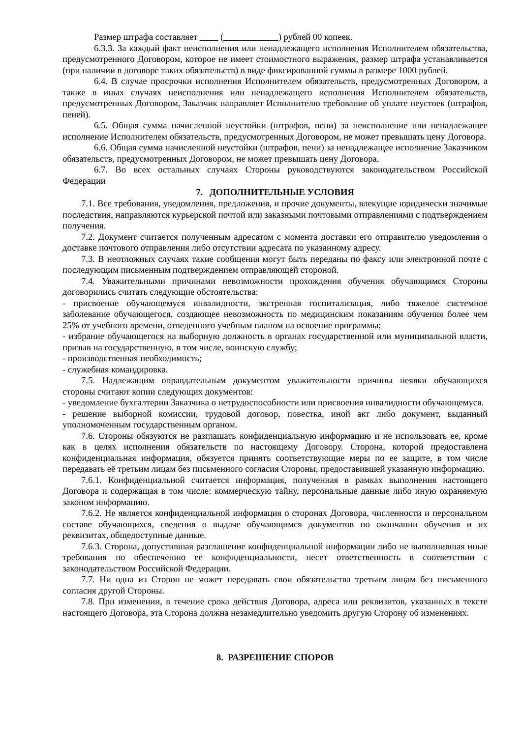Размер штрафа составляет ____ (____________) рублей 00 копеек.
6.3.3. За каждый факт неисполнения или ненадлежащего исполнения Исполнителем обязательства, предусмотренного Договором, которое не имеет стоимостного выражения, размер штрафа устанавливается (при наличии в договоре таких обязательств) в виде фиксированной суммы в размере 1000 рублей.
6.4. В случае просрочки исполнения Исполнителем обязательств, предусмотренных Договором, а также в иных случаях неисполнения или ненадлежащего исполнения Исполнителем обязательств, предусмотренных Договором, Заказчик направляет Исполнителю требование об уплате неустоек (штрафов, пеней).
6.5. Общая сумма начисленной неустойки (штрафов, пени) за неисполнение или ненадлежащее исполнение Исполнителем обязательств, предусмотренных Договором, не может превышать цену Договора.
6.6. Общая сумма начисленной неустойки (штрафов, пени) за ненадлежащее исполнение Заказчиком обязательств, предусмотренных Договором, не может превышать цену Договора.
6.7. Во всех остальных случаях Стороны руководствуются законодательством Российской Федерации
7. ДОПОЛНИТЕЛЬНЫЕ УСЛОВИЯ
7.1. Все требования, уведомления, предложения, и прочие документы, влекущие юридически значимые последствия, направляются курьерской почтой или заказными почтовыми отправлениями с подтверждением получения.
7.2. Документ считается полученным адресатом с момента доставки его отправителю уведомления о доставке почтового отправления либо отсутствии адресата по указанному адресу.
7.3. В неотложных случаях такие сообщения могут быть переданы по факсу или электронной почте с последующим письменным подтверждением отправляющей стороной.
7.4. Уважительными причинами невозможности прохождения обучения обучающимся Стороны договорились считать следующие обстоятельства:
- присвоение обучающемуся инвалидности, экстренная госпитализация, либо тяжелое системное заболевание обучающегося, создающее невозможность по медицинским показаниям обучения более чем 25% от учебного времени, отведенного учебным планом на освоение программы;
- избрание обучающегося на выборную должность в органах государственной или муниципальной власти, призыв на государственную, в том числе, воинскую службу;
- производственная необходимость;
- служебная командировка.
7.5. Надлежащим оправдательным документом уважительности причины неявки обучающихся стороны считают копии следующих документов:
- уведомление бухгалтерии Заказчика о нетрудоспособности или присвоения инвалидности обучающемуся.
- решение выборной комиссии, трудовой договор, повестка, иной акт либо документ, выданный уполномоченным государственным органом.
7.6. Стороны обязуются не разглашать конфиденциальную информацию и не использовать ее, кроме как в целях исполнения обязательств по настоящему Договору. Сторона, которой предоставлена конфиденциальная информация, обязуется принять соответствующие меры по ее защите, в том числе передавать её третьим лицам без письменного согласия Стороны, предоставившей указанную информацию.
7.6.1. Конфиденциальной считается информация, полученная в рамках выполнения настоящего Договора и содержащая в том числе: коммерческую тайну, персональные данные либо иную охраняемую законом информацию.
7.6.2. Не является конфиденциальной информация о сторонах Договора, численности и персональном составе обучающихся, сведения о выдаче обучающимся документов по окончании обучения и их реквизитах, общедоступные данные.
7.6.3. Сторона, допустившая разглашение конфиденциальной информации либо не выполнившая иные требования по обеспечению ее конфиденциальности, несет ответственность в соответствии с законодательством Российской Федерации.
7.7. Ни одна из Сторон не может передавать свои обязательства третьим лицам без письменного согласия другой Стороны.
7.8. При изменении, в течение срока действия Договора, адреса или реквизитов, указанных в тексте настоящего Договора, эта Сторона должна незамедлительно уведомить другую Сторону об изменениях.
8. РАЗРЕШЕНИЕ СПОРОВ